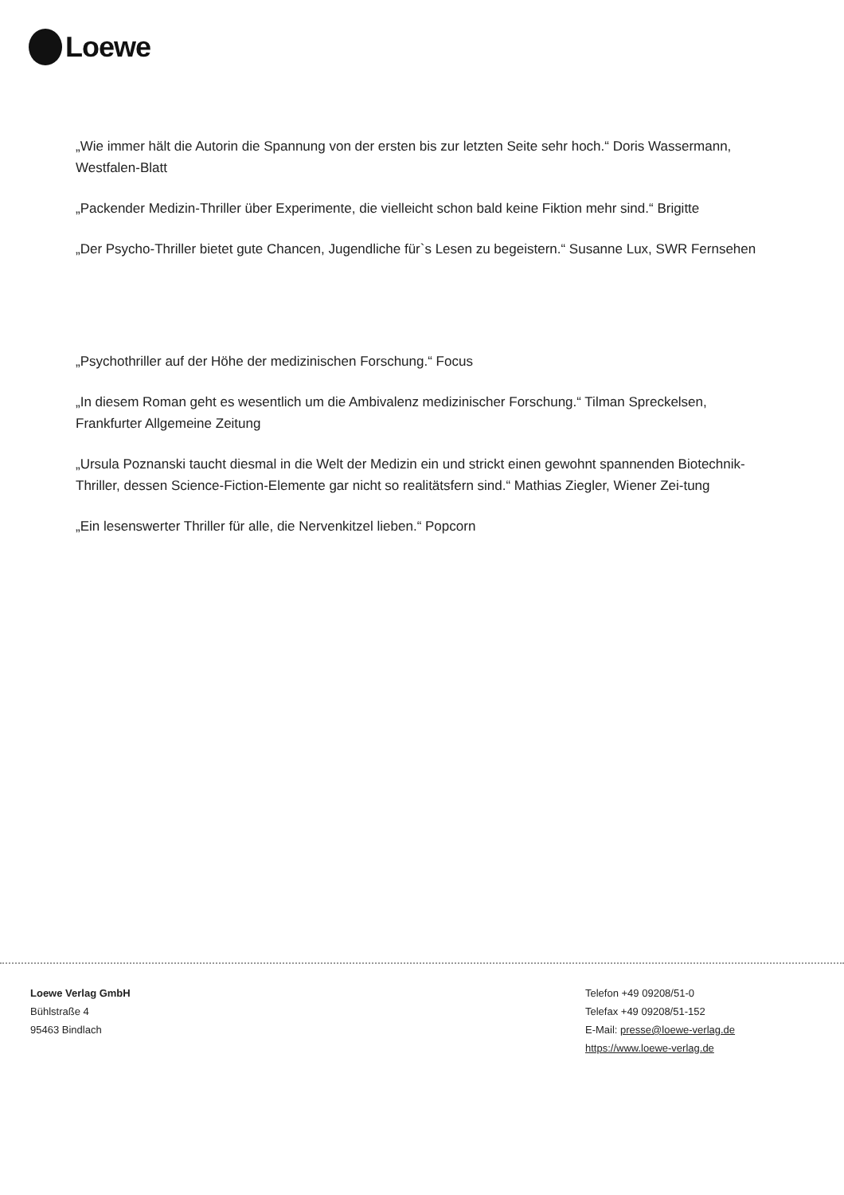Loewe
„Wie immer hält die Autorin die Spannung von der ersten bis zur letzten Seite sehr hoch.“ Doris Wassermann, Westfalen-Blatt
„Packender Medizin-Thriller über Experimente, die vielleicht schon bald keine Fiktion mehr sind.“ Brigitte
„Der Psycho-Thriller bietet gute Chancen, Jugendliche für`s Lesen zu begeistern.“ Susanne Lux, SWR Fernsehen
„Psychothriller auf der Höhe der medizinischen Forschung.“ Focus
„In diesem Roman geht es wesentlich um die Ambivalenz medizinischer Forschung.“ Tilman Spreckelsen, Frankfurter Allgemeine Zeitung
„Ursula Poznanski taucht diesmal in die Welt der Medizin ein und strickt einen gewohnt spannenden Biotechnik-Thriller, dessen Science-Fiction-Elemente gar nicht so realitätsfern sind.“ Mathias Ziegler, Wiener Zei-tung
„Ein lesenswerter Thriller für alle, die Nervenkitzel lieben.“ Popcorn
Loewe Verlag GmbH
Bühlstraße 4
95463 Bindlach
Telefon +49 09208/51-0
Telefax +49 09208/51-152
E-Mail: presse@loewe-verlag.de
https://www.loewe-verlag.de